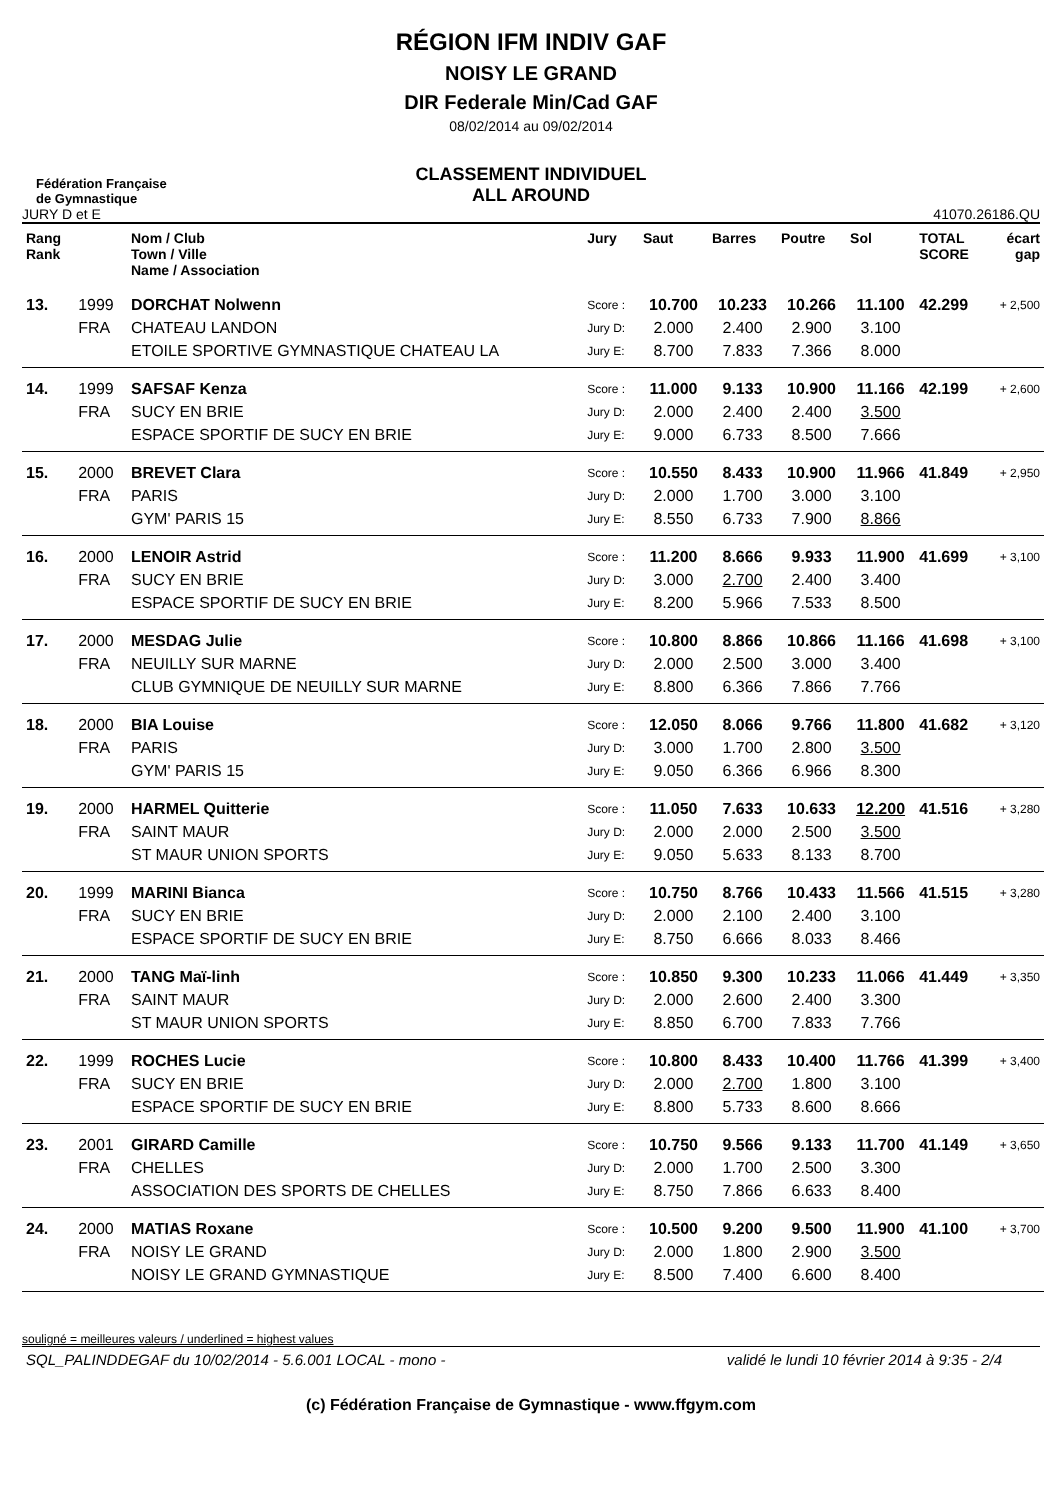RÉGION IFM INDIV GAF
NOISY LE GRAND
DIR Federale Min/Cad GAF
08/02/2014 au 09/02/2014
CLASSEMENT INDIVIDUEL
ALL AROUND
Fédération Française
de Gymnastique
JURY D et E 41070.26186.QU
| Rang Rank | | Nom / Club Town / Ville Name / Association | Jury | Saut | Barres | Poutre | Sol | TOTAL SCORE | écart gap |
| --- | --- | --- | --- | --- | --- | --- | --- | --- | --- |
| 13. | 1999 | DORCHAT Nolwenn | Score : | 10.700 | 10.233 | 10.266 | 11.100 | 42.299 | + 2,500 |
| | FRA | CHATEAU LANDON | Jury D: | 2.000 | 2.400 | 2.900 | 3.100 | | |
| | | ETOILE SPORTIVE GYMNASTIQUE CHATEAU LA | Jury E: | 8.700 | 7.833 | 7.366 | 8.000 | | |
| 14. | 1999 | SAFSAF Kenza | Score : | 11.000 | 9.133 | 10.900 | 11.166 | 42.199 | + 2,600 |
| | FRA | SUCY EN BRIE | Jury D: | 2.000 | 2.400 | 2.400 | 3.500 | | |
| | | ESPACE SPORTIF DE SUCY EN BRIE | Jury E: | 9.000 | 6.733 | 8.500 | 7.666 | | |
| 15. | 2000 | BREVET Clara | Score : | 10.550 | 8.433 | 10.900 | 11.966 | 41.849 | + 2,950 |
| | FRA | PARIS | Jury D: | 2.000 | 1.700 | 3.000 | 3.100 | | |
| | | GYM' PARIS 15 | Jury E: | 8.550 | 6.733 | 7.900 | 8.866 | | |
| 16. | 2000 | LENOIR Astrid | Score : | 11.200 | 8.666 | 9.933 | 11.900 | 41.699 | + 3,100 |
| | FRA | SUCY EN BRIE | Jury D: | 3.000 | 2.700 | 2.400 | 3.400 | | |
| | | ESPACE SPORTIF DE SUCY EN BRIE | Jury E: | 8.200 | 5.966 | 7.533 | 8.500 | | |
| 17. | 2000 | MESDAG Julie | Score : | 10.800 | 8.866 | 10.866 | 11.166 | 41.698 | + 3,100 |
| | FRA | NEUILLY SUR MARNE | Jury D: | 2.000 | 2.500 | 3.000 | 3.400 | | |
| | | CLUB GYMNIQUE DE NEUILLY SUR MARNE | Jury E: | 8.800 | 6.366 | 7.866 | 7.766 | | |
| 18. | 2000 | BIA Louise | Score : | 12.050 | 8.066 | 9.766 | 11.800 | 41.682 | + 3,120 |
| | FRA | PARIS | Jury D: | 3.000 | 1.700 | 2.800 | 3.500 | | |
| | | GYM' PARIS 15 | Jury E: | 9.050 | 6.366 | 6.966 | 8.300 | | |
| 19. | 2000 | HARMEL Quitterie | Score : | 11.050 | 7.633 | 10.633 | 12.200 | 41.516 | + 3,280 |
| | FRA | SAINT MAUR | Jury D: | 2.000 | 2.000 | 2.500 | 3.500 | | |
| | | ST MAUR UNION SPORTS | Jury E: | 9.050 | 5.633 | 8.133 | 8.700 | | |
| 20. | 1999 | MARINI Bianca | Score : | 10.750 | 8.766 | 10.433 | 11.566 | 41.515 | + 3,280 |
| | FRA | SUCY EN BRIE | Jury D: | 2.000 | 2.100 | 2.400 | 3.100 | | |
| | | ESPACE SPORTIF DE SUCY EN BRIE | Jury E: | 8.750 | 6.666 | 8.033 | 8.466 | | |
| 21. | 2000 | TANG Maï-linh | Score : | 10.850 | 9.300 | 10.233 | 11.066 | 41.449 | + 3,350 |
| | FRA | SAINT MAUR | Jury D: | 2.000 | 2.600 | 2.400 | 3.300 | | |
| | | ST MAUR UNION SPORTS | Jury E: | 8.850 | 6.700 | 7.833 | 7.766 | | |
| 22. | 1999 | ROCHES Lucie | Score : | 10.800 | 8.433 | 10.400 | 11.766 | 41.399 | + 3,400 |
| | FRA | SUCY EN BRIE | Jury D: | 2.000 | 2.700 | 1.800 | 3.100 | | |
| | | ESPACE SPORTIF DE SUCY EN BRIE | Jury E: | 8.800 | 5.733 | 8.600 | 8.666 | | |
| 23. | 2001 | GIRARD Camille | Score : | 10.750 | 9.566 | 9.133 | 11.700 | 41.149 | + 3,650 |
| | FRA | CHELLES | Jury D: | 2.000 | 1.700 | 2.500 | 3.300 | | |
| | | ASSOCIATION DES SPORTS DE CHELLES | Jury E: | 8.750 | 7.866 | 6.633 | 8.400 | | |
| 24. | 2000 | MATIAS Roxane | Score : | 10.500 | 9.200 | 9.500 | 11.900 | 41.100 | + 3,700 |
| | FRA | NOISY LE GRAND | Jury D: | 2.000 | 1.800 | 2.900 | 3.500 | | |
| | | NOISY LE GRAND GYMNASTIQUE | Jury E: | 8.500 | 7.400 | 6.600 | 8.400 | | |
souligné = meilleures valeurs / underlined = highest values
SQL_PALINDDEGAF du 10/02/2014 - 5.6.001 LOCAL - mono - validé le lundi 10 février 2014 à 9:35 - 2/4
(c) Fédération Française de Gymnastique - www.ffgym.com